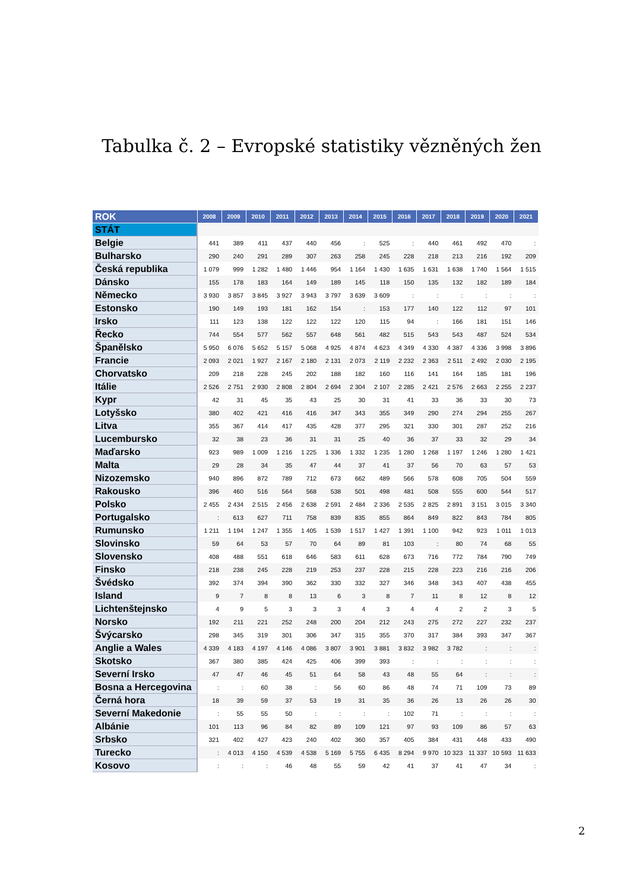Tabulka č. 2 – Evropské statistiky vězněných žen
| ROK | 2008 | 2009 | 2010 | 2011 | 2012 | 2013 | 2014 | 2015 | 2016 | 2017 | 2018 | 2019 | 2020 | 2021 |
| --- | --- | --- | --- | --- | --- | --- | --- | --- | --- | --- | --- | --- | --- | --- |
| STÁT | | | | | | | | | | | | | | |
| Belgie | 441 | 389 | 411 | 437 | 440 | 456 | : | 525 | : | 440 | 461 | 492 | 470 | : |
| Bulharsko | 290 | 240 | 291 | 289 | 307 | 263 | 258 | 245 | 228 | 218 | 213 | 216 | 192 | 209 |
| Česká republika | 1 079 | 999 | 1 282 | 1 480 | 1 446 | 954 | 1 164 | 1 430 | 1 635 | 1 631 | 1 638 | 1 740 | 1 564 | 1 515 |
| Dánsko | 155 | 178 | 183 | 164 | 149 | 189 | 145 | 118 | 150 | 135 | 132 | 182 | 189 | 184 |
| Německo | 3 930 | 3 857 | 3 845 | 3 927 | 3 943 | 3 797 | 3 639 | 3 609 | : | : | : | : | : | : |
| Estonsko | 190 | 149 | 193 | 181 | 162 | 154 | : | 153 | 177 | 140 | 122 | 112 | 97 | 101 |
| Irsko | 111 | 123 | 138 | 122 | 122 | 122 | 120 | 115 | 94 | : | 166 | 181 | 151 | 146 |
| Řecko | 744 | 554 | 577 | 562 | 557 | 648 | 561 | 482 | 515 | 543 | 543 | 487 | 524 | 534 |
| Španělsko | 5 950 | 6 076 | 5 652 | 5 157 | 5 068 | 4 925 | 4 874 | 4 623 | 4 349 | 4 330 | 4 387 | 4 336 | 3 998 | 3 896 |
| Francie | 2 093 | 2 021 | 1 927 | 2 167 | 2 180 | 2 131 | 2 073 | 2 119 | 2 232 | 2 363 | 2 511 | 2 492 | 2 030 | 2 195 |
| Chorvatsko | 209 | 218 | 228 | 245 | 202 | 188 | 182 | 160 | 116 | 141 | 164 | 185 | 181 | 196 |
| Itálie | 2 526 | 2 751 | 2 930 | 2 808 | 2 804 | 2 694 | 2 304 | 2 107 | 2 285 | 2 421 | 2 576 | 2 663 | 2 255 | 2 237 |
| Kypr | 42 | 31 | 45 | 35 | 43 | 25 | 30 | 31 | 41 | 33 | 36 | 33 | 30 | 73 |
| Lotyšsko | 380 | 402 | 421 | 416 | 416 | 347 | 343 | 355 | 349 | 290 | 274 | 294 | 255 | 267 |
| Litva | 355 | 367 | 414 | 417 | 435 | 428 | 377 | 295 | 321 | 330 | 301 | 287 | 252 | 216 |
| Lucembursko | 32 | 38 | 23 | 36 | 31 | 31 | 25 | 40 | 36 | 37 | 33 | 32 | 29 | 34 |
| Maďarsko | 923 | 989 | 1 009 | 1 216 | 1 225 | 1 336 | 1 332 | 1 235 | 1 280 | 1 268 | 1 197 | 1 246 | 1 280 | 1 421 |
| Malta | 29 | 28 | 34 | 35 | 47 | 44 | 37 | 41 | 37 | 56 | 70 | 63 | 57 | 53 |
| Nizozemsko | 940 | 896 | 872 | 789 | 712 | 673 | 662 | 489 | 566 | 578 | 608 | 705 | 504 | 559 |
| Rakousko | 396 | 460 | 516 | 564 | 568 | 538 | 501 | 498 | 481 | 508 | 555 | 600 | 544 | 517 |
| Polsko | 2 455 | 2 434 | 2 515 | 2 456 | 2 638 | 2 591 | 2 484 | 2 336 | 2 535 | 2 825 | 2 891 | 3 151 | 3 015 | 3 340 |
| Portugalsko | : | 613 | 627 | 711 | 758 | 839 | 835 | 855 | 864 | 849 | 822 | 843 | 784 | 805 |
| Rumunsko | 1 211 | 1 194 | 1 247 | 1 355 | 1 405 | 1 539 | 1 517 | 1 427 | 1 391 | 1 100 | 942 | 923 | 1 011 | 1 013 |
| Slovinsko | 59 | 64 | 53 | 57 | 70 | 64 | 89 | 81 | 103 | : | 80 | 74 | 68 | 55 |
| Slovensko | 408 | 488 | 551 | 618 | 646 | 583 | 611 | 628 | 673 | 716 | 772 | 784 | 790 | 749 |
| Finsko | 218 | 238 | 245 | 228 | 219 | 253 | 237 | 228 | 215 | 228 | 223 | 216 | 216 | 206 |
| Švédsko | 392 | 374 | 394 | 390 | 362 | 330 | 332 | 327 | 346 | 348 | 343 | 407 | 438 | 455 |
| Island | 9 | 7 | 8 | 8 | 13 | 6 | 3 | 8 | 7 | 11 | 8 | 12 | 8 | 12 |
| Lichtenštejnsko | 4 | 9 | 5 | 3 | 3 | 3 | 4 | 3 | 4 | 4 | 2 | 2 | 3 | 5 |
| Norsko | 192 | 211 | 221 | 252 | 248 | 200 | 204 | 212 | 243 | 275 | 272 | 227 | 232 | 237 |
| Švýcarsko | 298 | 345 | 319 | 301 | 306 | 347 | 315 | 355 | 370 | 317 | 384 | 393 | 347 | 367 |
| Anglie a Wales | 4 339 | 4 183 | 4 197 | 4 146 | 4 086 | 3 807 | 3 901 | 3 881 | 3 832 | 3 982 | 3 782 | : | : | : |
| Skotsko | 367 | 380 | 385 | 424 | 425 | 406 | 399 | 393 | : | : | : | : | : | : |
| Severní Irsko | 47 | 47 | 46 | 45 | 51 | 64 | 58 | 43 | 48 | 55 | 64 | : | : | : |
| Bosna a Hercegovina | : | : | 60 | 38 | : | 56 | 60 | 86 | 48 | 74 | 71 | 109 | 73 | 89 |
| Černá hora | 18 | 39 | 59 | 37 | 53 | 19 | 31 | 35 | 36 | 26 | 13 | 26 | 26 | 30 |
| Severní Makedonie | : | 55 | 55 | 50 | : | : | : | : | 102 | 71 | : | : | : | : |
| Albánie | 101 | 113 | 96 | 84 | 82 | 89 | 109 | 121 | 97 | 93 | 109 | 86 | 57 | 63 |
| Srbsko | 321 | 402 | 427 | 423 | 240 | 402 | 360 | 357 | 405 | 384 | 431 | 448 | 433 | 490 |
| Turecko | : | 4 013 | 4 150 | 4 539 | 4 538 | 5 169 | 5 755 | 6 435 | 8 294 | 9 970 | 10 323 | 11 337 | 10 593 | 11 633 |
| Kosovo | : | : | : | 46 | 48 | 55 | 59 | 42 | 41 | 37 | 41 | 47 | 34 | : |
2